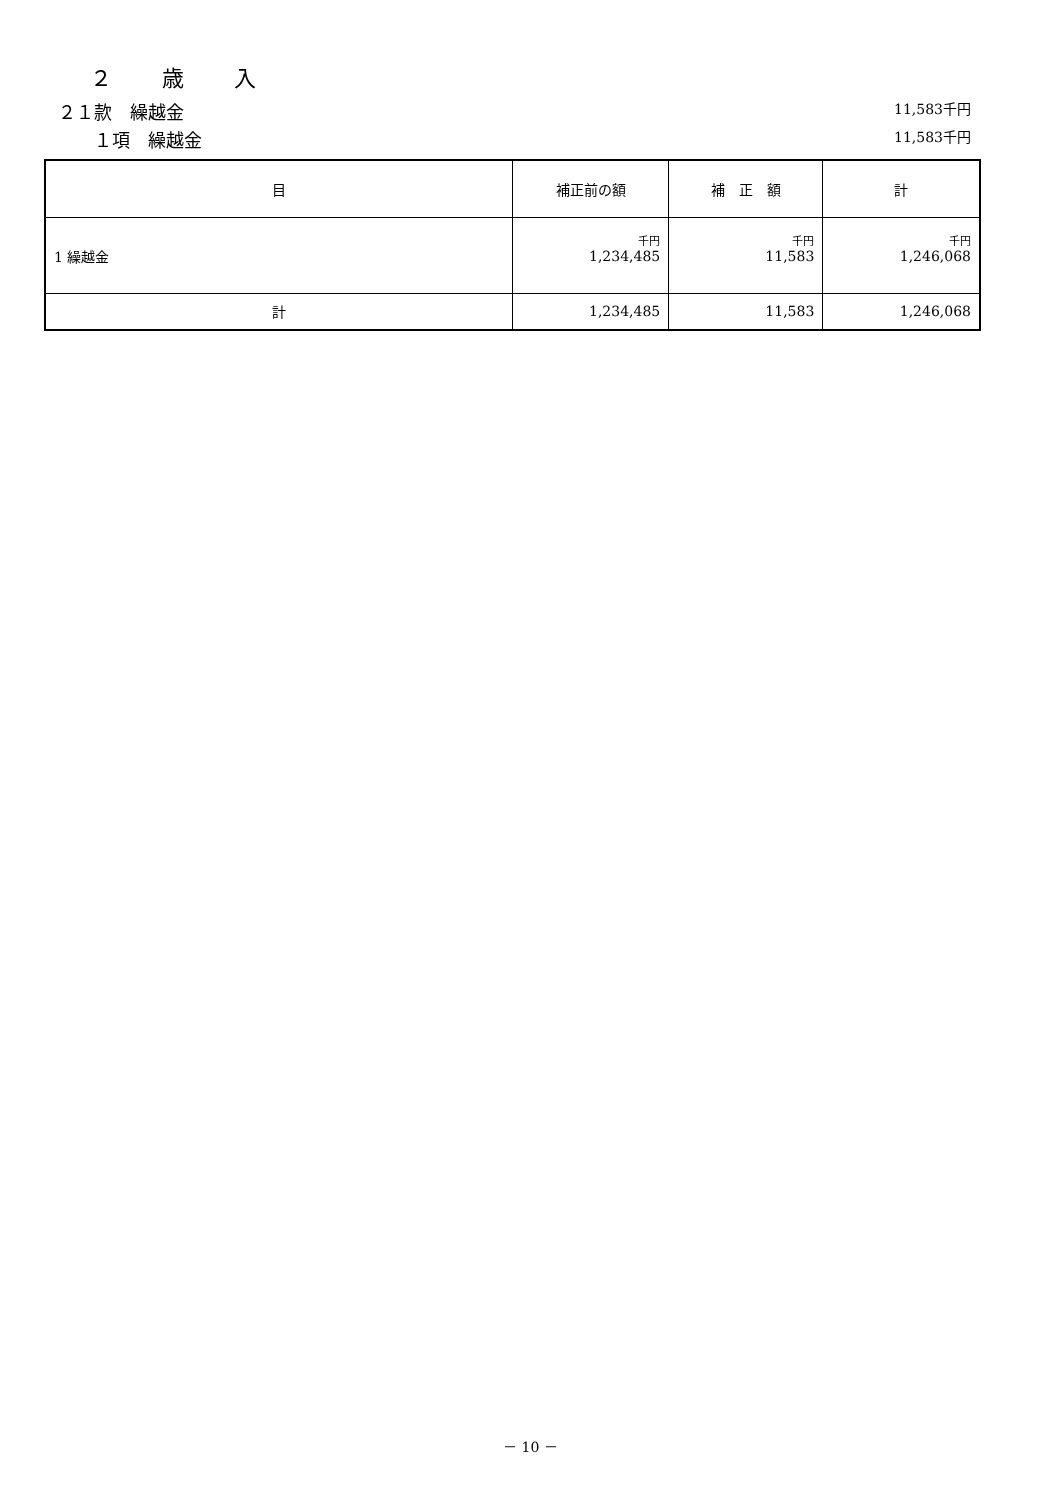２　　歳　　入
２１款　繰越金 11,583千円
　　１項　繰越金 11,583千円
| 目 | 補正前の額 | 補 正 額 | 計 |
| --- | --- | --- | --- |
| 1 繰越金 | 千円 1,234,485 | 千円 11,583 | 千円 1,246,068 |
| 計 | 1,234,485 | 11,583 | 1,246,068 |
－ 10 －